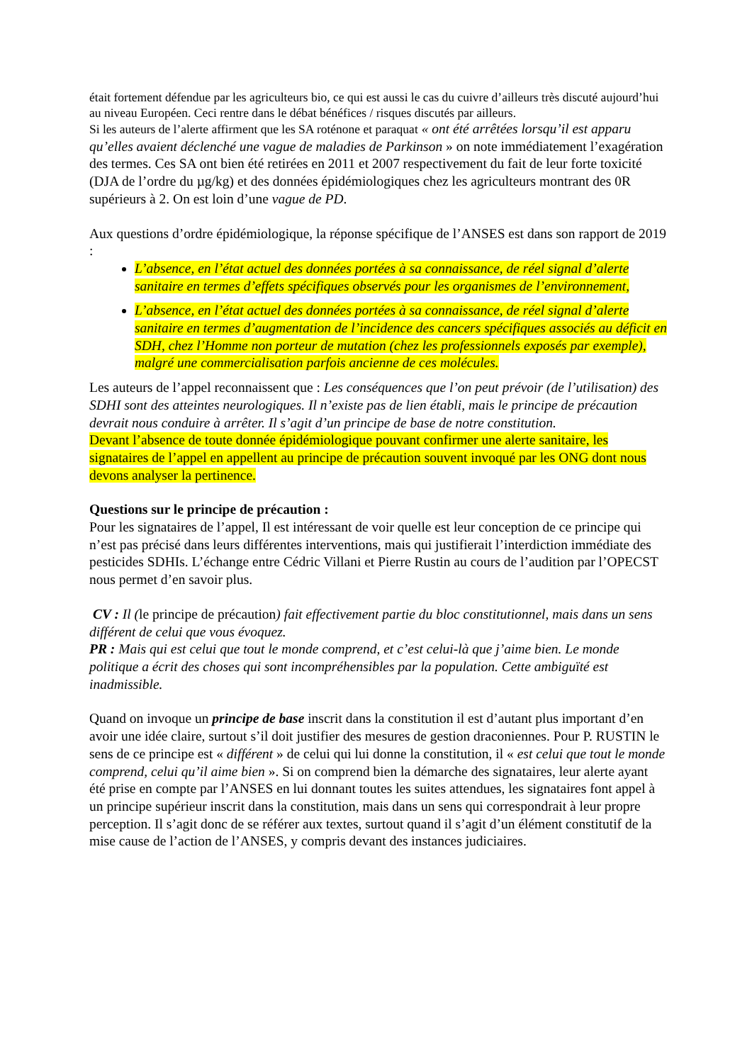était fortement défendue par les agriculteurs bio, ce qui est aussi le cas du cuivre d’ailleurs très discuté aujourd’hui au niveau Européen. Ceci rentre dans le débat bénéfices / risques discutés par ailleurs.
Si les auteurs de l’alerte affirment que les SA roténone et paraquat « ont été arrêtées lorsqu’il est apparu qu’elles avaient déclenché une vague de maladies de Parkinson » on note immédiatement l’exagération des termes. Ces SA ont bien été retirées en 2011 et 2007 respectivement du fait de leur forte toxicité (DJA de l’ordre du µg/kg) et des données épidémiologiques chez les agriculteurs montrant des 0R supérieurs à 2. On est loin d’une vague de PD.
Aux questions d’ordre épidémiologique, la réponse spécifique de l’ANSES est dans son rapport de 2019 :
L’absence, en l’état actuel des données portées à sa connaissance, de réel signal d’alerte sanitaire en termes d’effets spécifiques observés pour les organismes de l’environnement,
L’absence, en l’état actuel des données portées à sa connaissance, de réel signal d’alerte sanitaire en termes d’augmentation de l’incidence des cancers spécifiques associés au déficit en SDH, chez l’Homme non porteur de mutation (chez les professionnels exposés par exemple), malgré une commercialisation parfois ancienne de ces molécules.
Les auteurs de l’appel reconnaissent que : Les conséquences que l’on peut prévoir (de l’utilisation) des SDHI sont des atteintes neurologiques. Il n’existe pas de lien établi, mais le principe de précaution devrait nous conduire à arrêter. Il s’agit d’un principe de base de notre constitution.
Devant l’absence de toute donnée épidémiologique pouvant confirmer une alerte sanitaire, les signataires de l’appel en appellent au principe de précaution souvent invoqué par les ONG dont nous devons analyser la pertinence.
Questions sur le principe de précaution :
Pour les signataires de l’appel, Il est intéressant de voir quelle est leur conception de ce principe qui n’est pas précisé dans leurs différentes interventions, mais qui justifierait l’interdiction immédiate des pesticides SDHIs. L’échange entre Cédric Villani et Pierre Rustin au cours de l’audition par l’OPECST nous permet d’en savoir plus.
CV : Il (le principe de précaution) fait effectivement partie du bloc constitutionnel, mais dans un sens différent de celui que vous évoquez.
PR : Mais qui est celui que tout le monde comprend, et c’est celui-là que j’aime bien. Le monde politique a écrit des choses qui sont incompréhensibles par la population. Cette ambiguïté est inadmissible.
Quand on invoque un principe de base inscrit dans la constitution il est d’autant plus important d’en avoir une idée claire, surtout s’il doit justifier des mesures de gestion draconiennes. Pour P. RUSTIN le sens de ce principe est « différent » de celui qui lui donne la constitution, il « est celui que tout le monde comprend, celui qu’il aime bien ». Si on comprend bien la démarche des signataires, leur alerte ayant été prise en compte par l’ANSES en lui donnant toutes les suites attendues, les signataires font appel à un principe supérieur inscrit dans la constitution, mais dans un sens qui correspondrait à leur propre perception. Il s’agit donc de se référer aux textes, surtout quand il s’agit d’un élément constitutif de la mise cause de l’action de l’ANSES, y compris devant des instances judiciaires.